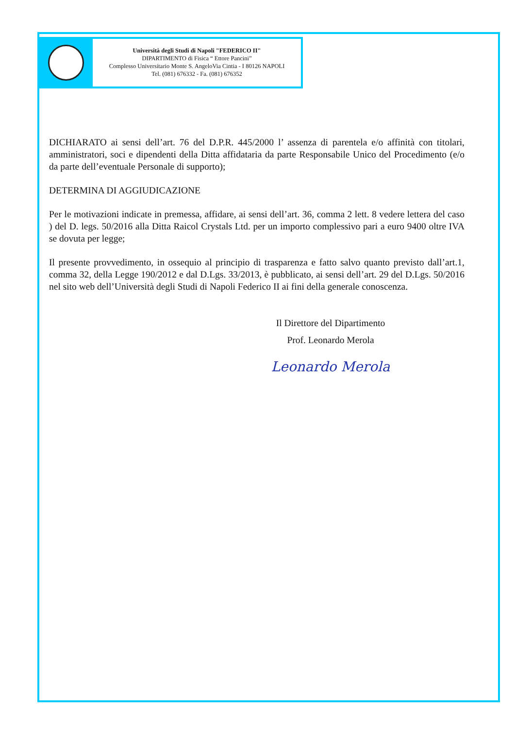Università degli Studi di Napoli "FEDERICO II"
DIPARTIMENTO di Fisica “ Ettore Pancini”
Complesso Universitario Monte S. AngeloVia Cintia - I 80126 NAPOLI
Tel. (081) 676332 - Fa. (081) 676352
DICHIARATO ai sensi dell’art. 76 del D.P.R. 445/2000 l’ assenza di parentela e/o affinità con titolari, amministratori, soci e dipendenti della Ditta affidataria da parte Responsabile Unico del Procedimento (e/o da parte dell’eventuale Personale di supporto);
DETERMINA DI AGGIUDICAZIONE
Per le motivazioni indicate in premessa, affidare, ai sensi dell’art. 36, comma 2 lett. 8 vedere lettera del caso ) del D. legs. 50/2016 alla Ditta Raicol Crystals Ltd. per un importo complessivo pari a euro 9400 oltre IVA se dovuta per legge;
Il presente provvedimento, in ossequio al principio di trasparenza e fatto salvo quanto previsto dall’art.1, comma 32, della Legge 190/2012 e dal D.Lgs. 33/2013, è pubblicato, ai sensi dell’art. 29 del D.Lgs. 50/2016 nel sito web dell’Università degli Studi di Napoli Federico II ai fini della generale conoscenza.
Il Direttore del Dipartimento
Prof. Leonardo Merola
Leonardo Merola